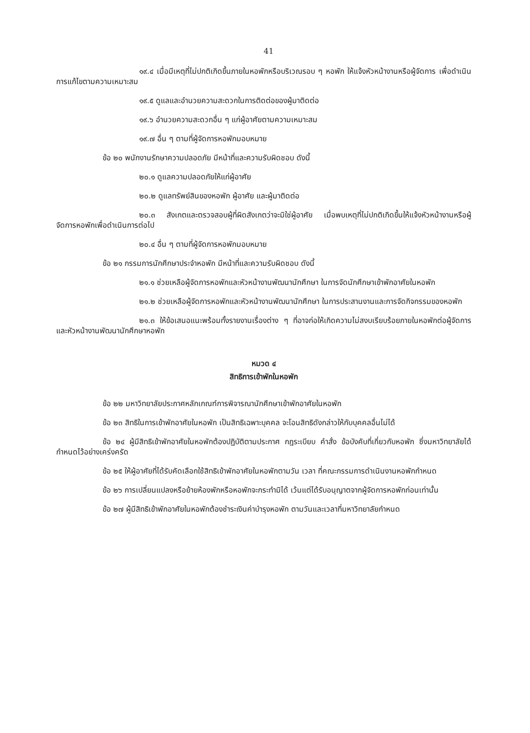41
๑๙.๔ เมื่อมีเหตุที่ไม่ปกติเกิดขึ้นภายในหอพักหรือบริเวณรอบ ๆ หอพัก ให้แจ้งหัวหน้างานหรือผู้จัดการ เพื่อดำเนินการแก้ไขตามความเหมาะสม
๑๙.๕ ดูแลและอำนวยความสะดวกในการติดต่อของผู้มาติดต่อ
๑๙.๖ อำนวยความสะดวกอื่น ๆ แก่ผู้อาศัยตามความเหมาะสม
๑๙.๗ อื่น ๆ ตามที่ผู้จัดการหอพักมอบหมาย
ข้อ ๒๐ พนักงานรักษาความปลอดภัย มีหน้าที่และความรับผิดชอบ ดังนี้
๒๐.๑ ดูแลความปลอดภัยให้แก่ผู้อาศัย
๒๐.๒ ดูแลทรัพย์สินของหอพัก ผู้อาศัย และผู้มาติดต่อ
๒๐.๓ สังเกตและตรวจสอบผู้ที่ผิดสังเกตว่าจะมิใช่ผู้อาศัย เมื่อพบเหตุที่ไม่ปกติเกิดขึ้นให้แจ้งหัวหน้างานหรือผู้จัดการหอพักเพื่อดำเนินการต่อไป
๒๐.๔ อื่น ๆ ตามที่ผู้จัดการหอพักมอบหมาย
ข้อ ๒๑ กรรมการนักศึกษาประจำหอพัก มีหน้าที่และความรับผิดชอบ ดังนี้
๒๑.๑ ช่วยเหลือผู้จัดการหอพักและหัวหน้างานพัฒนานักศึกษา ในการจัดนักศึกษาเข้าพักอาศัยในหอพัก
๒๑.๒ ช่วยเหลือผู้จัดการหอพักและหัวหน้างานพัฒนานักศึกษา ในการประสานงานและการจัดกิจกรรมของหอพัก
๒๑.๓ ให้ข้อเสนอแนะพร้อมทั้งรายงานเรื่องต่าง ๆ ที่อาจก่อให้เกิดความไม่สงบเรียบร้อยภายในหอพักต่อผู้จัดการและหัวหน้างานพัฒนานักศึกษาหอพัก
หมวด ๔
สิทธิการเข้าพักในหอพัก
ข้อ ๒๒ มหาวิทยาลัยประกาศหลักเกณฑ์การพิจารณานักศึกษาเข้าพักอาศัยในหอพัก
ข้อ ๒๓ สิทธิในการเข้าพักอาศัยในหอพัก เป็นสิทธิเฉพาะบุคคล จะโอนสิทธิดังกล่าวให้กับบุคคลอื่นไม่ได้
ข้อ ๒๔ ผู้มีสิทธิเข้าพักอาศัยในหอพักต้องปฏิบัติตามประกาศ กฎระเบียบ คำสั่ง ข้อบังคับที่เกี่ยวกับหอพัก ซึ่งมหาวิทยาลัยได้กำหนดไว้อย่างเคร่งครัด
ข้อ ๒๕ ให้ผู้อาศัยที่ได้รับคัดเลือกใช้สิทธิเข้าพักอาศัยในหอพักตามวัน เวลา ที่คณะกรรมการดำเนินงานหอพักกำหนด
ข้อ ๒๖ การเปลี่ยนแปลงหรือย้ายห้องพักหรือหอพักจะกระทำมิได้ เว้นแต่ได้รับอนุญาตจากผู้จัดการหอพักก่อนเท่านั้น
ข้อ ๒๗ ผู้มีสิทธิเข้าพักอาศัยในหอพักต้องชำระเงินค่าบำรุงหอพัก ตามวันและเวลาที่มหาวิทยาลัยกำหนด